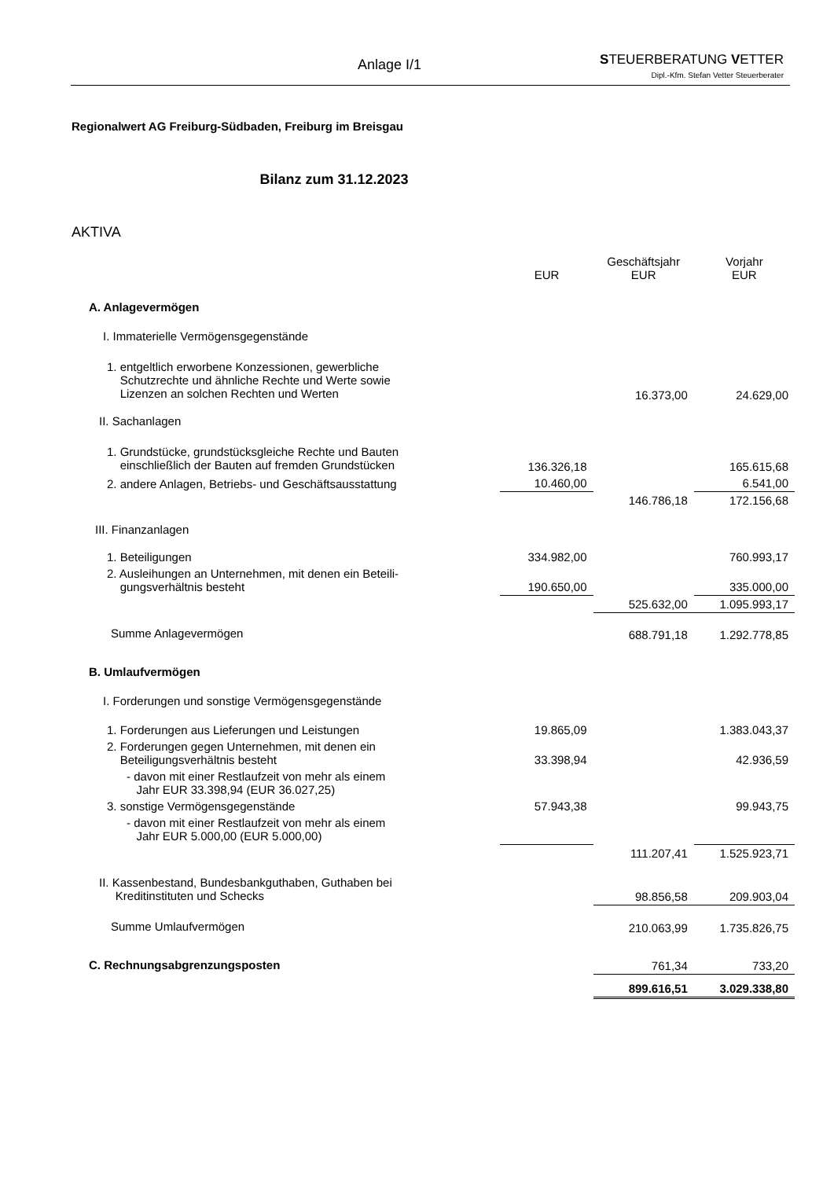Anlage I/1
STEUERBERATUNG VETTER
Dipl.-Kfm. Stefan Vetter Steuerberater
Regionalwert AG Freiburg-Südbaden, Freiburg im Breisgau
Bilanz zum 31.12.2023
AKTIVA
| | EUR | Geschäftsjahr EUR | Vorjahr EUR |
| --- | --- | --- | --- |
| A. Anlagevermögen | | | |
| I. Immaterielle Vermögensgegenstände | | | |
| 1. entgeltlich erworbene Konzessionen, gewerbliche Schutzrechte und ähnliche Rechte und Werte sowie Lizenzen an solchen Rechten und Werten | | 16.373,00 | 24.629,00 |
| II. Sachanlagen | | | |
| 1. Grundstücke, grundstücksgleiche Rechte und Bauten einschließlich der Bauten auf fremden Grundstücken | 136.326,18 | | 165.615,68 |
| 2. andere Anlagen, Betriebs- und Geschäftsausstattung | 10.460,00 | | 6.541,00 |
| | | 146.786,18 | 172.156,68 |
| III. Finanzanlagen | | | |
| 1. Beteiligungen | 334.982,00 | | 760.993,17 |
| 2. Ausleihungen an Unternehmen, mit denen ein Beteili- gungsverhältnis besteht | 190.650,00 | | 335.000,00 |
| | | 525.632,00 | 1.095.993,17 |
| Summe Anlagevermögen | | 688.791,18 | 1.292.778,85 |
| B. Umlaufvermögen | | | |
| I. Forderungen und sonstige Vermögensgegenstände | | | |
| 1. Forderungen aus Lieferungen und Leistungen | 19.865,09 | | 1.383.043,37 |
| 2. Forderungen gegen Unternehmen, mit denen ein Beteiligungsverhältnis besteht | 33.398,94 | | 42.936,59 |
| - davon mit einer Restlaufzeit von mehr als einem Jahr EUR 33.398,94 (EUR 36.027,25) | | | |
| 3. sonstige Vermögensgegenstände | 57.943,38 | | 99.943,75 |
| - davon mit einer Restlaufzeit von mehr als einem Jahr EUR 5.000,00 (EUR 5.000,00) | | | |
| | | 111.207,41 | 1.525.923,71 |
| II. Kassenbestand, Bundesbankguthaben, Guthaben bei Kreditinstituten und Schecks | | 98.856,58 | 209.903,04 |
| Summe Umlaufvermögen | | 210.063,99 | 1.735.826,75 |
| C. Rechnungsabgrenzungsposten | | 761,34 | 733,20 |
| | | 899.616,51 | 3.029.338,80 |